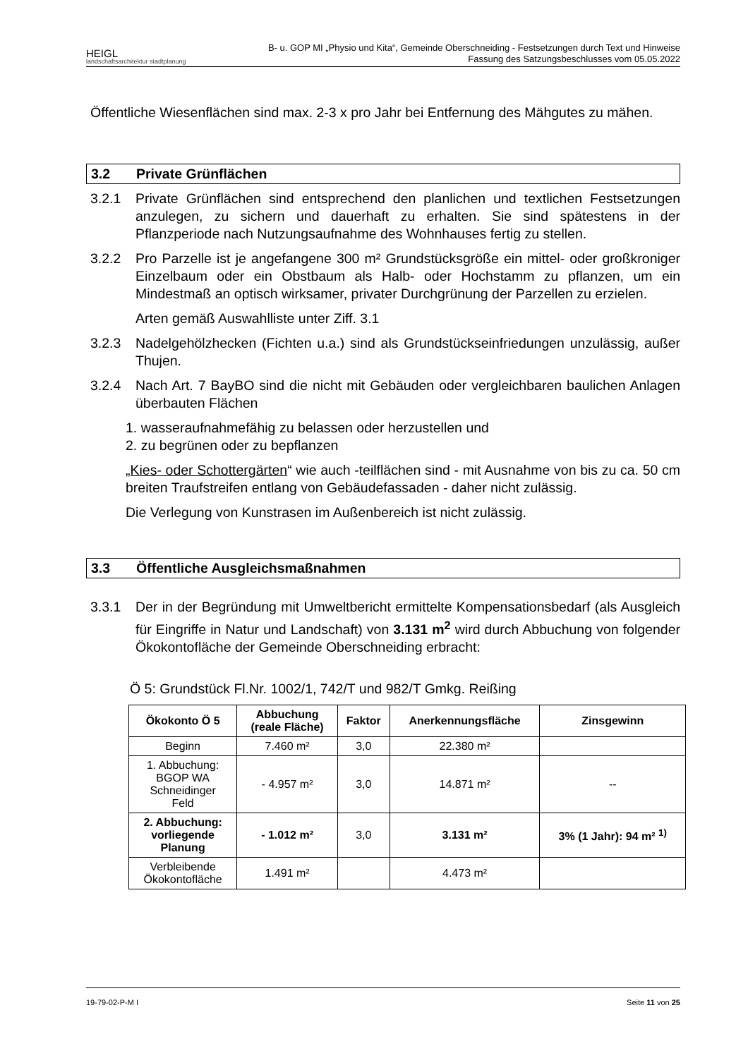HEIGL
landschaftsarchitektur stadtplanung
B- u. GOP MI „Physio und Kita“, Gemeinde Oberschneiding - Festsetzungen durch Text und Hinweise
Fassung des Satzungsbeschlusses vom 05.05.2022
Öffentliche Wiesenflächen sind max. 2-3 x pro Jahr bei Entfernung des Mähgutes zu mähen.
3.2 Private Grünflächen
3.2.1 Private Grünflächen sind entsprechend den planlichen und textlichen Festsetzungen anzulegen, zu sichern und dauerhaft zu erhalten. Sie sind spätestens in der Pflanzperiode nach Nutzungsaufnahme des Wohnhauses fertig zu stellen.
3.2.2 Pro Parzelle ist je angefangene 300 m² Grundstücksgröße ein mittel- oder großkroniger Einzelbaum oder ein Obstbaum als Halb- oder Hochstamm zu pflanzen, um ein Mindestmaß an optisch wirksamer, privater Durchgrünung der Parzellen zu erzielen.
Arten gemäß Auswahlliste unter Ziff. 3.1
3.2.3 Nadelgehölzhecken (Fichten u.a.) sind als Grundstückseinfriedungen unzulässig, außer Thujen.
3.2.4 Nach Art. 7 BayBO sind die nicht mit Gebäuden oder vergleichbaren baulichen Anlagen überbauten Flächen
1. wasseraufnahmefähig zu belassen oder herzustellen und
2. zu begrünen oder zu bepflanzen
„Kies- oder Schottergärten“ wie auch -teilflächen sind - mit Ausnahme von bis zu ca. 50 cm breiten Traufstreifen entlang von Gebäudefassaden - daher nicht zulässig.
Die Verlegung von Kunstrasen im Außenbereich ist nicht zulässig.
3.3 Öffentliche Ausgleichsmaßnahmen
3.3.1 Der in der Begründung mit Umweltbericht ermittelte Kompensationsbedarf (als Ausgleich für Eingriffe in Natur und Landschaft) von 3.131 m<sup>2</sup> wird durch Abbuchung von folgender Ökokontofläche der Gemeinde Oberschneiding erbracht:
Ö 5: Grundstück Fl.Nr. 1002/1, 742/T und 982/T Gmkg. Reißing
| Ökokonto Ö 5 | Abbuchung (reale Fläche) | Faktor | Anerkennungsfläche | Zinsgewinn |
| --- | --- | --- | --- | --- |
| Beginn | 7.460 m² | 3,0 | 22.380 m² | |
| 1. Abbuchung: BGOP WA Schneidinger Feld | - 4.957 m² | 3,0 | 14.871 m² | -- |
| 2. Abbuchung: vorliegende Planung | - 1.012 m² | 3,0 | 3.131 m² | 3% (1 Jahr): 94 m² <sup>1)</sup> |
| Verbleibende Ökokontofläche | 1.491 m² | | 4.473 m² | |
19-79-02-P-M I Seite 11 von 25